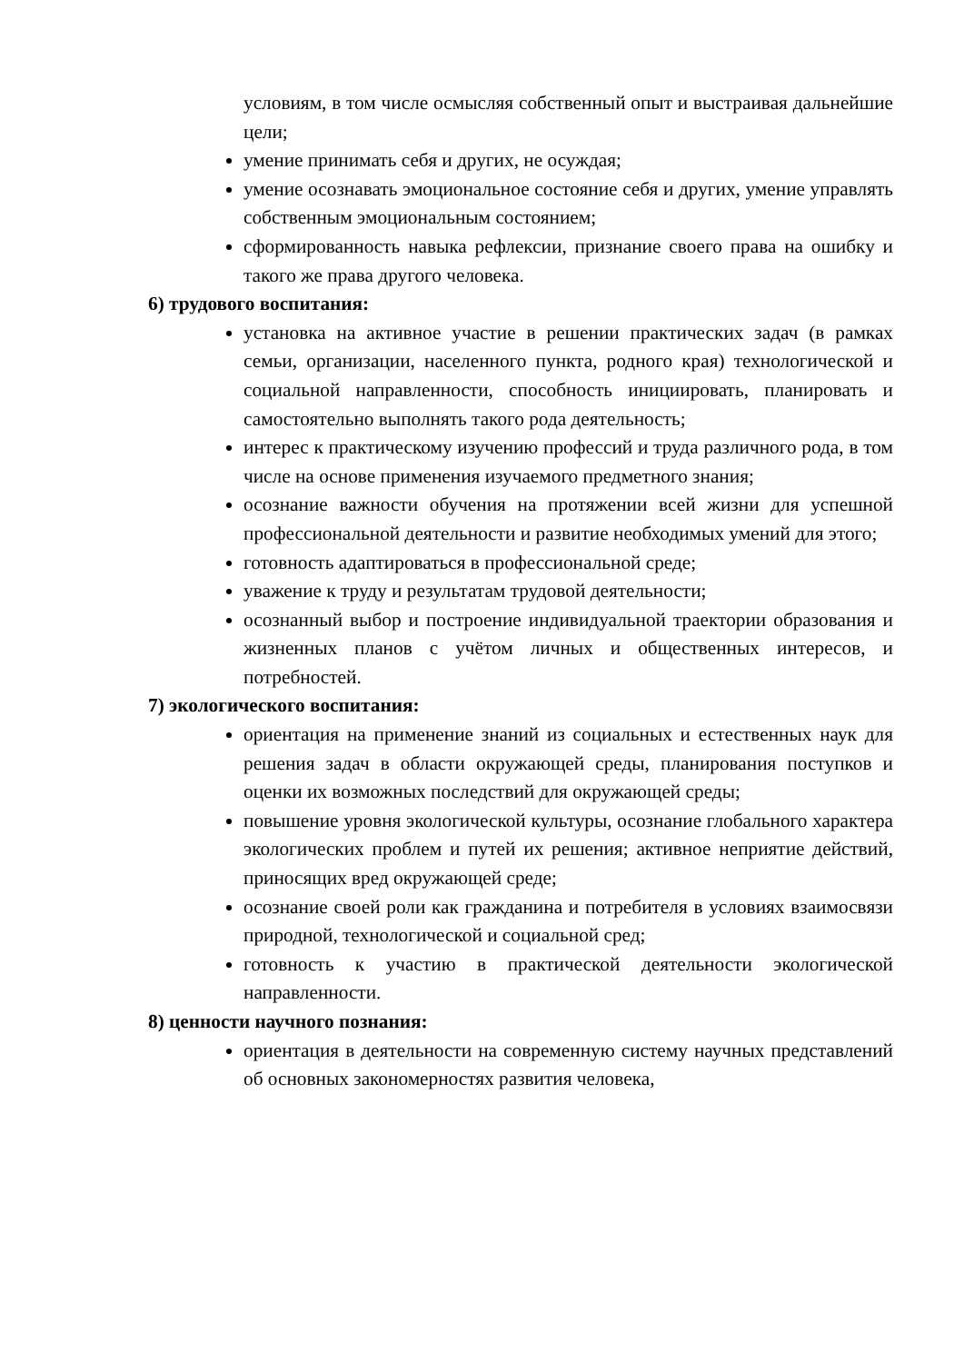условиям, в том числе осмысляя собственный опыт и выстраивая дальнейшие цели;
умение принимать себя и других, не осуждая;
умение осознавать эмоциональное состояние себя и других, умение управлять собственным эмоциональным состоянием;
сформированность навыка рефлексии, признание своего права на ошибку и такого же права другого человека.
6) трудового воспитания:
установка на активное участие в решении практических задач (в рамках семьи, организации, населенного пункта, родного края) технологической и социальной направленности, способность инициировать, планировать и самостоятельно выполнять такого рода деятельность;
интерес к практическому изучению профессий и труда различного рода, в том числе на основе применения изучаемого предметного знания;
осознание важности обучения на протяжении всей жизни для успешной профессиональной деятельности и развитие необходимых умений для этого;
готовность адаптироваться в профессиональной среде;
уважение к труду и результатам трудовой деятельности;
осознанный выбор и построение индивидуальной траектории образования и жизненных планов с учётом личных и общественных интересов, и потребностей.
7) экологического воспитания:
ориентация на применение знаний из социальных и естественных наук для решения задач в области окружающей среды, планирования поступков и оценки их возможных последствий для окружающей среды;
повышение уровня экологической культуры, осознание глобального характера экологических проблем и путей их решения; активное неприятие действий, приносящих вред окружающей среде;
осознание своей роли как гражданина и потребителя в условиях взаимосвязи природной, технологической и социальной сред;
готовность к участию в практической деятельности экологической направленности.
8) ценности научного познания:
ориентация в деятельности на современную систему научных представлений об основных закономерностях развития человека,